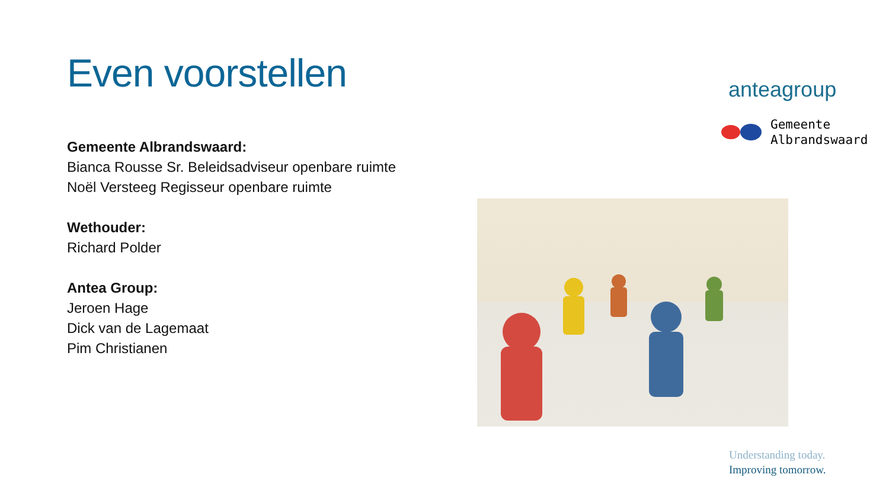Even voorstellen
Gemeente Albrandswaard:
Bianca Rousse Sr. Beleidsadviseur openbare ruimte
Noël Versteeg Regisseur openbare ruimte
Wethouder:
Richard Polder
Antea Group:
Jeroen Hage
Dick van de Lagemaat
Pim Christianen
anteagroup
Gemeente
Albrandswaard
Understanding today.
Improving tomorrow.